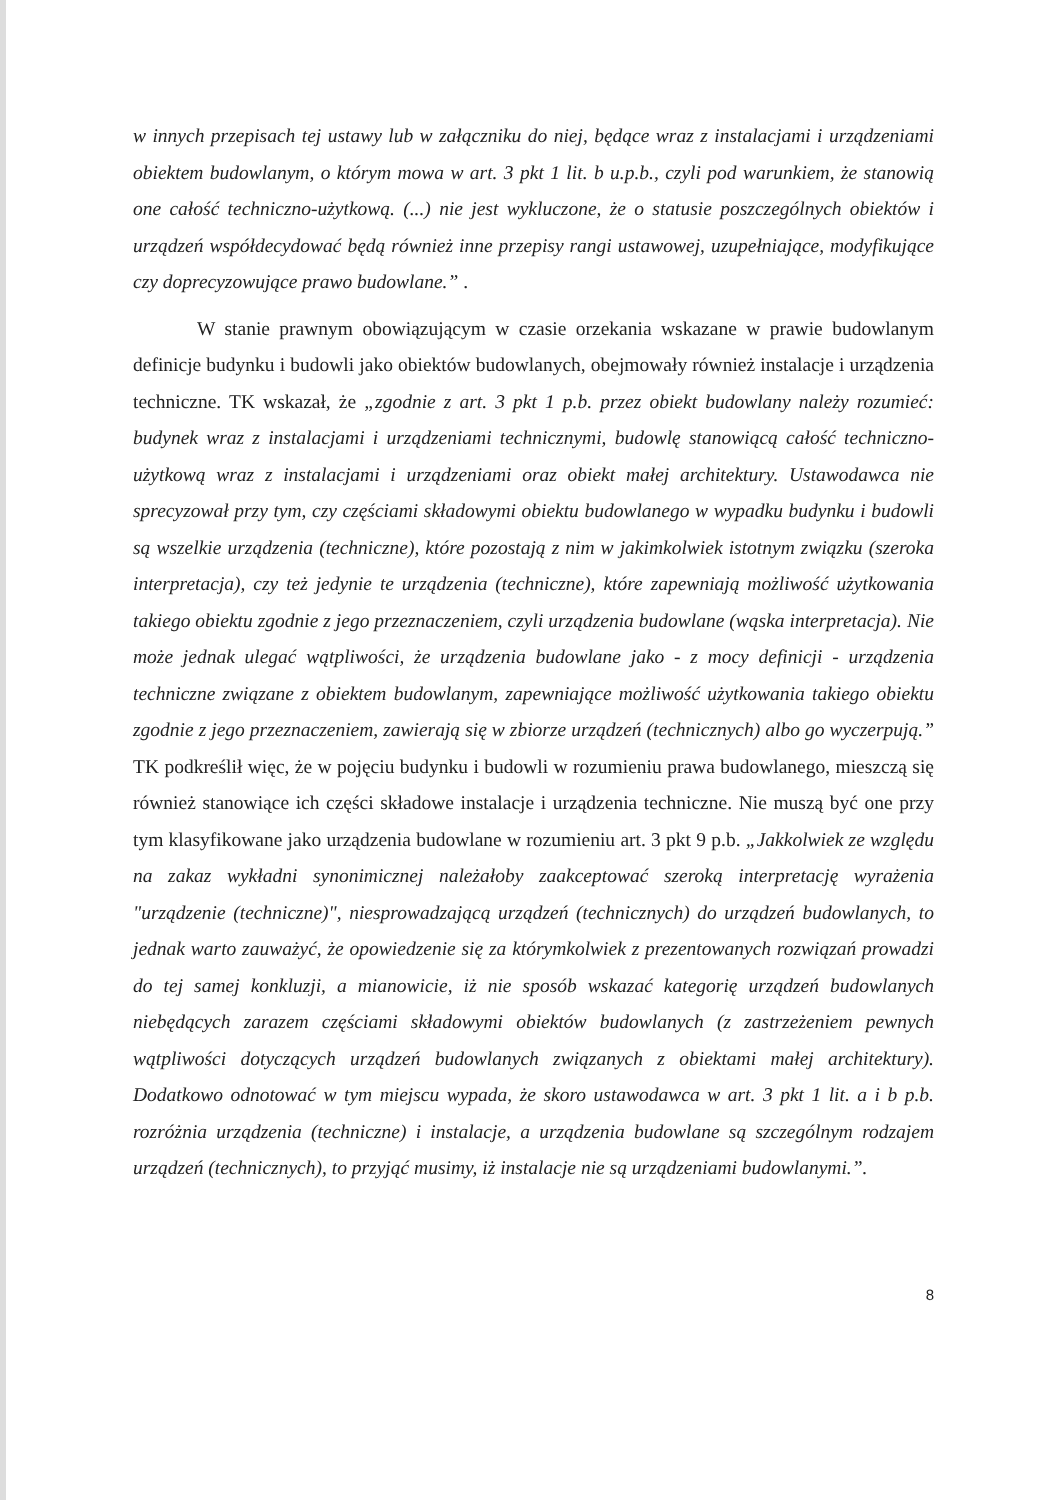w innych przepisach tej ustawy lub w załączniku do niej, będące wraz z instalacjami i urządzeniami obiektem budowlanym, o którym mowa w art. 3 pkt 1 lit. b u.p.b., czyli pod warunkiem, że stanowią one całość techniczno-użytkową. (...) nie jest wykluczone, że o statusie poszczególnych obiektów i urządzeń współdecydować będą również inne przepisy rangi ustawowej, uzupełniające, modyfikujące czy doprecyzowujące prawo budowlane.” .
W stanie prawnym obowiązującym w czasie orzekania wskazane w prawie budowlanym definicje budynku i budowli jako obiektów budowlanych, obejmowały również instalacje i urządzenia techniczne. TK wskazał, że „zgodnie z art. 3 pkt 1 p.b. przez obiekt budowlany należy rozumieć: budynek wraz z instalacjami i urządzeniami technicznymi, budowlę stanowiącą całość techniczno-użytkową wraz z instalacjami i urządzeniami oraz obiekt małej architektury. Ustawodawca nie sprecyzował przy tym, czy częściami składowymi obiektu budowlanego w wypadku budynku i budowli są wszelkie urządzenia (techniczne), które pozostają z nim w jakimkolwiek istotnym związku (szeroka interpretacja), czy też jedynie te urządzenia (techniczne), które zapewniają możliwość użytkowania takiego obiektu zgodnie z jego przeznaczeniem, czyli urządzenia budowlane (wąska interpretacja). Nie może jednak ulegać wątpliwości, że urządzenia budowlane jako - z mocy definicji - urządzenia techniczne związane z obiektem budowlanym, zapewniające możliwość użytkowania takiego obiektu zgodnie z jego przeznaczeniem, zawierają się w zbiorze urządzeń (technicznych) albo go wyczerpują.” TK podkreślił więc, że w pojęciu budynku i budowli w rozumieniu prawa budowlanego, mieszczą się również stanowiące ich części składowe instalacje i urządzenia techniczne. Nie muszą być one przy tym klasyfikowane jako urządzenia budowlane w rozumieniu art. 3 pkt 9 p.b. „Jakkolwiek ze względu na zakaz wykładni synonimicznej należałoby zaakceptować szeroką interpretację wyrażenia "urządzenie (techniczne)", niesprowadzającą urządzeń (technicznych) do urządzeń budowlanych, to jednak warto zauważyć, że opowiedzenie się za którymkolwiek z prezentowanych rozwiązań prowadzi do tej samej konkluzji, a mianowicie, iż nie sposób wskazać kategorię urządzeń budowlanych niebędących zarazem częściami składowymi obiektów budowlanych (z zastrzeżeniem pewnych wątpliwości dotyczących urządzeń budowlanych związanych z obiektami małej architektury). Dodatkowo odnotować w tym miejscu wypada, że skoro ustawodawca w art. 3 pkt 1 lit. a i b p.b. rozróżnia urządzenia (techniczne) i instalacje, a urządzenia budowlane są szczególnym rodzajem urządzeń (technicznych), to przyjąć musimy, iż instalacje nie są urządzeniami budowlanymi.”.
8